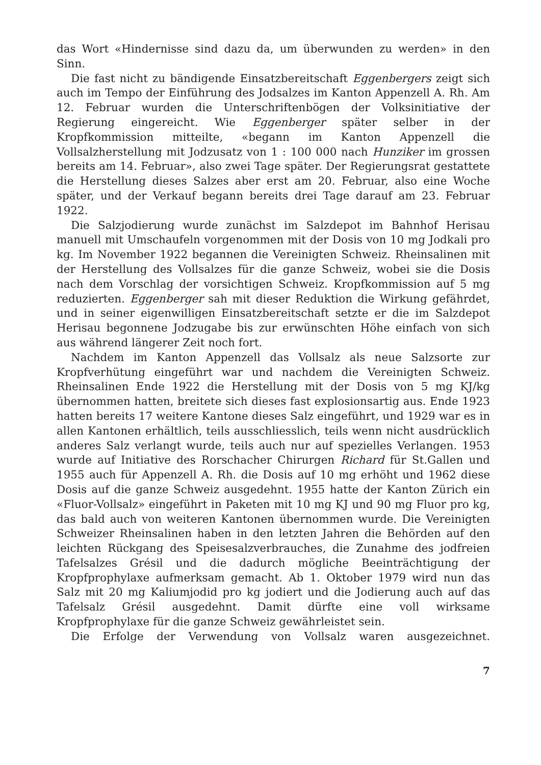das Wort «Hindernisse sind dazu da, um überwunden zu werden» in den Sinn.
Die fast nicht zu bändigende Einsatzbereitschaft Eggenbergers zeigt sich auch im Tempo der Einführung des Jodsalzes im Kanton Appenzell A. Rh. Am 12. Februar wurden die Unterschriftenbögen der Volksinitiative der Regierung eingereicht. Wie Eggenberger später selber in der Kropfkommission mitteilte, «begann im Kanton Appenzell die Vollsalzherstellung mit Jodzusatz von 1 : 100 000 nach Hunziker im grossen bereits am 14. Februar», also zwei Tage später. Der Regierungsrat gestattete die Herstellung dieses Salzes aber erst am 20. Februar, also eine Woche später, und der Verkauf begann bereits drei Tage darauf am 23. Februar 1922.
Die Salzjodierung wurde zunächst im Salzdepot im Bahnhof Herisau manuell mit Umschaufeln vorgenommen mit der Dosis von 10 mg Jodkali pro kg. Im November 1922 begannen die Vereinigten Schweiz. Rheinsalinen mit der Herstellung des Vollsalzes für die ganze Schweiz, wobei sie die Dosis nach dem Vorschlag der vorsichtigen Schweiz. Kropfkommission auf 5 mg reduzierten. Eggenberger sah mit dieser Reduktion die Wirkung gefährdet, und in seiner eigenwilligen Einsatzbereitschaft setzte er die im Salzdepot Herisau begonnene Jodzugabe bis zur erwünschten Höhe einfach von sich aus während längerer Zeit noch fort.
Nachdem im Kanton Appenzell das Vollsalz als neue Salzsorte zur Kropfverhütung eingeführt war und nachdem die Vereinigten Schweiz. Rheinsalinen Ende 1922 die Herstellung mit der Dosis von 5 mg KJ/kg übernommen hatten, breitete sich dieses fast explosionsartig aus. Ende 1923 hatten bereits 17 weitere Kantone dieses Salz eingeführt, und 1929 war es in allen Kantonen erhältlich, teils ausschliesslich, teils wenn nicht ausdrücklich anderes Salz verlangt wurde, teils auch nur auf spezielles Verlangen. 1953 wurde auf Initiative des Rorschacher Chirurgen Richard für St.Gallen und 1955 auch für Appenzell A. Rh. die Dosis auf 10 mg erhöht und 1962 diese Dosis auf die ganze Schweiz ausgedehnt. 1955 hatte der Kanton Zürich ein «Fluor-Vollsalz» eingeführt in Paketen mit 10 mg KJ und 90 mg Fluor pro kg, das bald auch von weiteren Kantonen übernommen wurde. Die Vereinigten Schweizer Rheinsalinen haben in den letzten Jahren die Behörden auf den leichten Rückgang des Speisesalzverbrauches, die Zunahme des jodfreien Tafelsalzes Grésil und die dadurch mögliche Beeinträchtigung der Kropfprophylaxe aufmerksam gemacht. Ab 1. Oktober 1979 wird nun das Salz mit 20 mg Kaliumjodid pro kg jodiert und die Jodierung auch auf das Tafelsalz Grésil ausgedehnt. Damit dürfte eine voll wirksame Kropfprophylaxe für die ganze Schweiz gewährleistet sein.
Die Erfolge der Verwendung von Vollsalz waren ausgezeichnet.
7